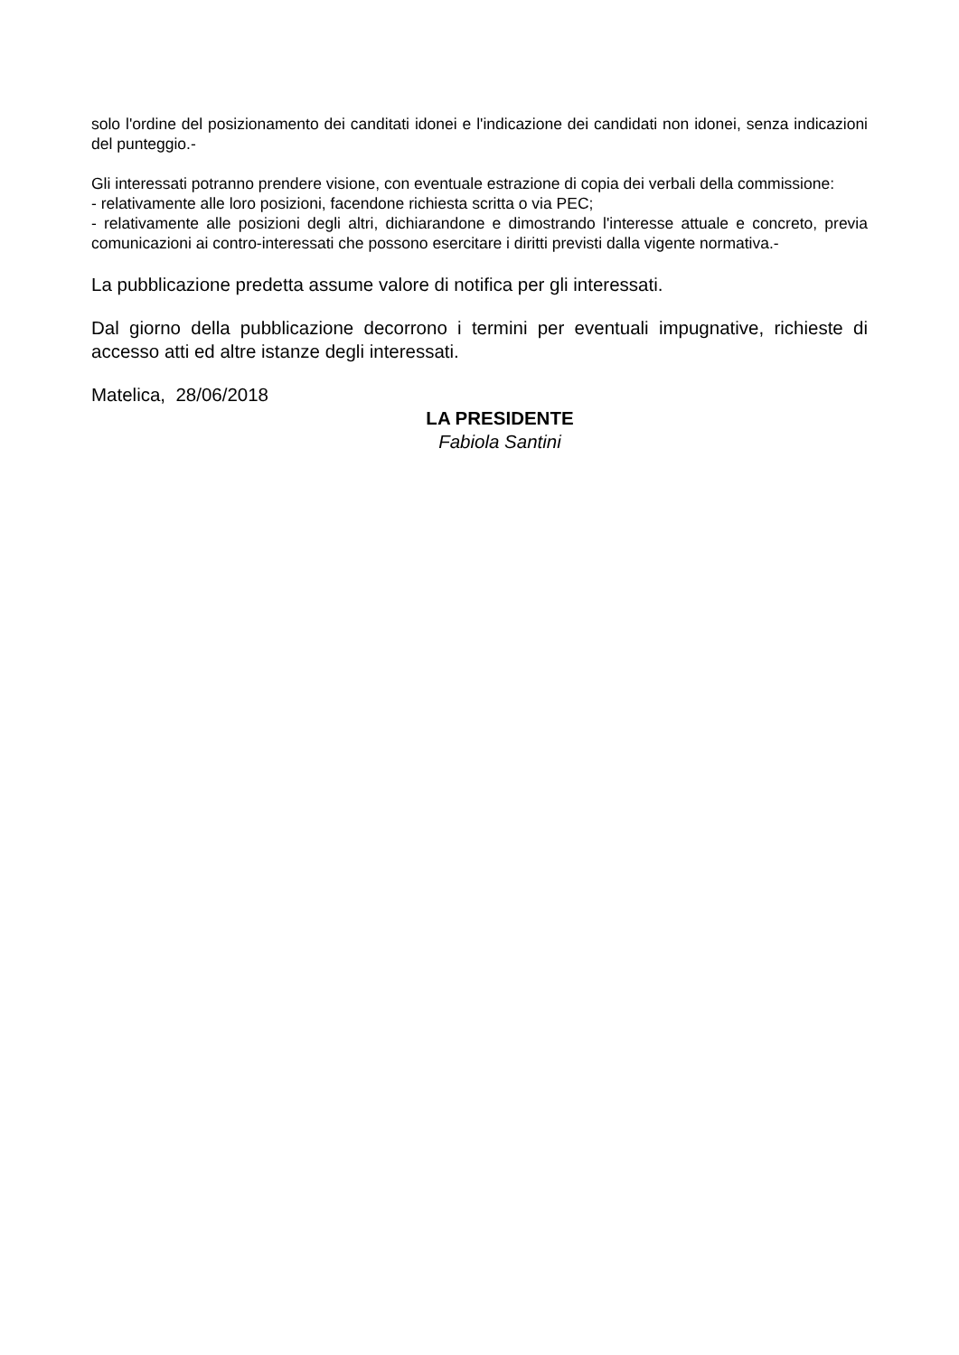solo l'ordine del posizionamento dei canditati idonei e l'indicazione dei candidati non idonei, senza indicazioni del punteggio.-
Gli interessati potranno prendere visione, con eventuale estrazione di copia dei verbali della commissione:
- relativamente alle loro posizioni, facendone richiesta scritta o via PEC;
- relativamente alle posizioni degli altri, dichiarandone e dimostrando l'interesse attuale e concreto, previa comunicazioni ai contro-interessati che possono esercitare i diritti previsti dalla vigente normativa.-
La pubblicazione predetta assume valore di notifica per gli interessati.
Dal giorno della pubblicazione decorrono i termini per eventuali impugnative, richieste di accesso atti ed altre istanze degli interessati.
Matelica, 28/06/2018
LA PRESIDENTE
Fabiola Santini